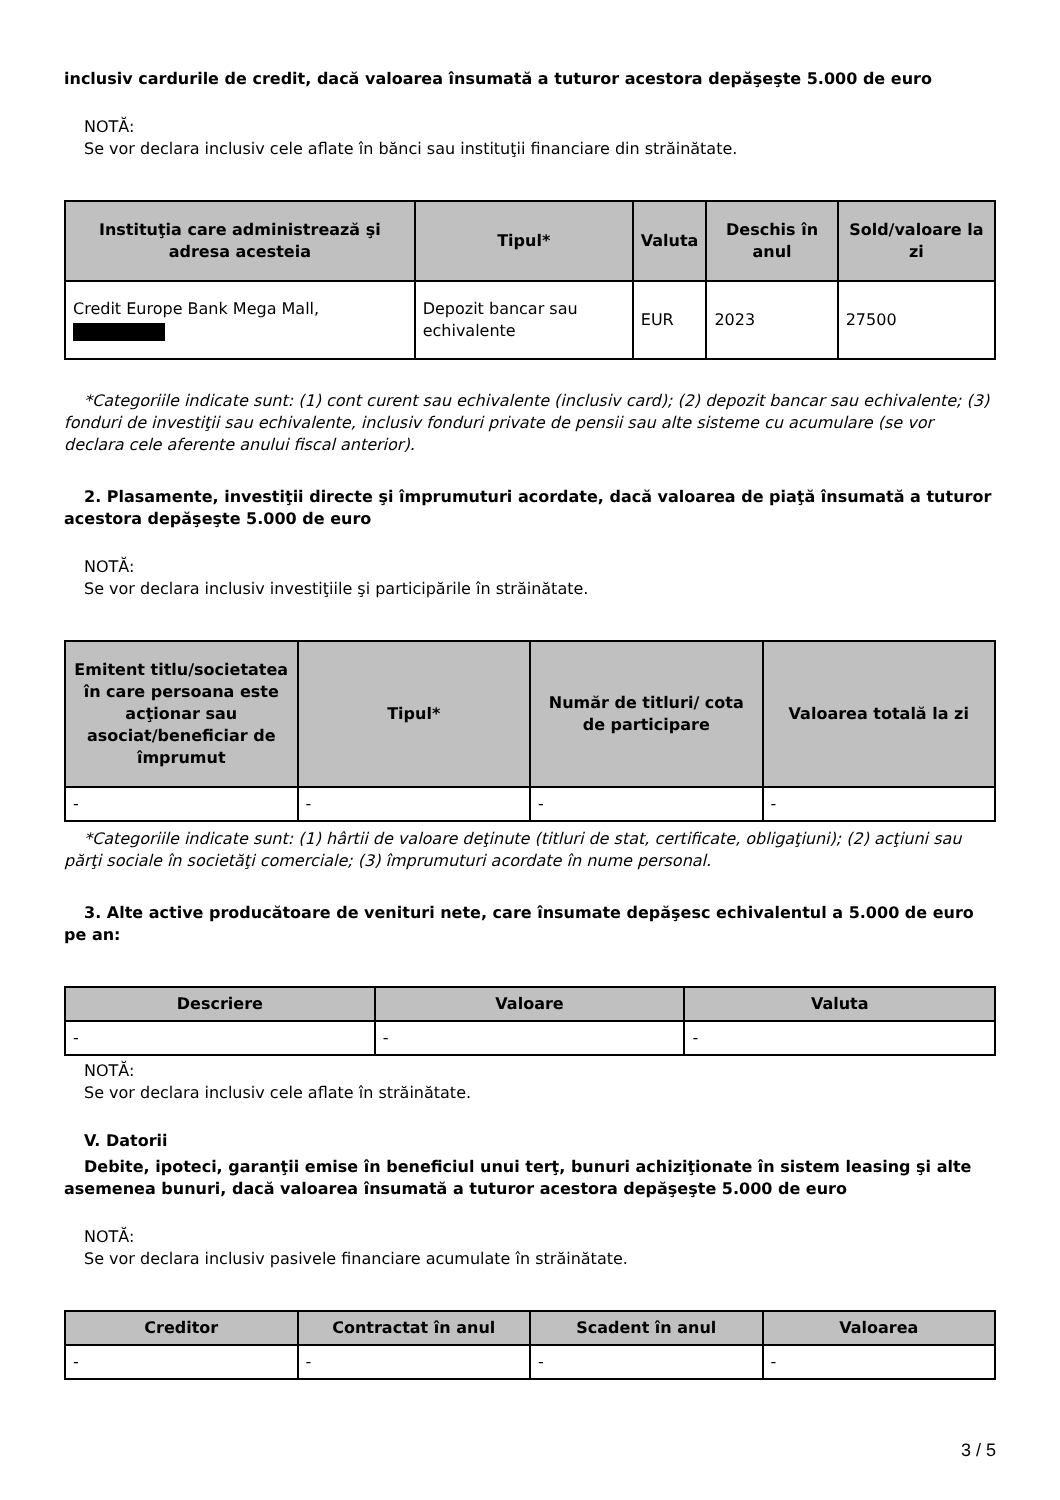inclusiv cardurile de credit, dacă valoarea însumată a tuturor acestora depăşeşte 5.000 de euro
NOTĂ:
Se vor declara inclusiv cele aflate în bănci sau instituţii financiare din străinătate.
| Instituţia care administrează şi adresa acesteia | Tipul* | Valuta | Deschis în anul | Sold/valoare la zi |
| --- | --- | --- | --- | --- |
| Credit Europe Bank Mega Mall, | Depozit bancar sau echivalente | EUR | 2023 | 27500 |
*Categoriile indicate sunt: (1) cont curent sau echivalente (inclusiv card); (2) depozit bancar sau echivalente; (3)
fonduri de investiţii sau echivalente, inclusiv fonduri private de pensii sau alte sisteme cu acumulare (se vor declara cele aferente anului fiscal anterior).
2. Plasamente, investiţii directe şi împrumuturi acordate, dacă valoarea de piaţă însumată a tuturor acestora depăşeşte 5.000 de euro
NOTĂ:
Se vor declara inclusiv investiţiile şi participările în străinătate.
| Emitent titlu/societatea în care persoana este acţionar sau asociat/beneficiar de împrumut | Tipul* | Număr de titluri/ cota de participare | Valoarea totală la zi |
| --- | --- | --- | --- |
| - | - | - | - |
*Categoriile indicate sunt: (1) hârtii de valoare deţinute (titluri de stat, certificate, obligaţiuni); (2) acţiuni sau
părţi sociale în societăţi comerciale; (3) împrumuturi acordate în nume personal.
3. Alte active producătoare de venituri nete, care însumate depăşesc echivalentul a 5.000 de euro pe an:
| Descriere | Valoare | Valuta |
| --- | --- | --- |
| - | - | - |
NOTĂ:
Se vor declara inclusiv cele aflate în străinătate.
V. Datorii
Debite, ipoteci, garanţii emise în beneficiul unui terţ, bunuri achiziţionate în sistem leasing şi alte asemenea bunuri, dacă valoarea însumată a tuturor acestora depăşeşte 5.000 de euro
NOTĂ:
Se vor declara inclusiv pasivele financiare acumulate în străinătate.
| Creditor | Contractat în anul | Scadent în anul | Valoarea |
| --- | --- | --- | --- |
| - | - | - | - |
3 / 5